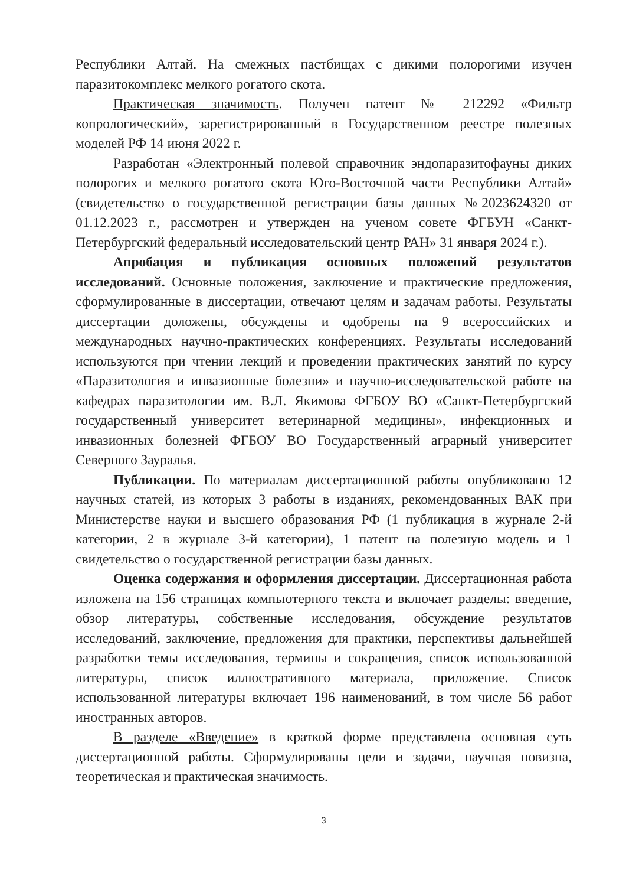Республики Алтай. На смежных пастбищах с дикими полорогими изучен паразитокомплекс мелкого рогатого скота.
Практическая значимость. Получен патент № 212292 «Фильтр копрологический», зарегистрированный в Государственном реестре полезных моделей РФ 14 июня 2022 г.
Разработан «Электронный полевой справочник эндопаразитофауны диких полорогих и мелкого рогатого скота Юго-Восточной части Республики Алтай» (свидетельство о государственной регистрации базы данных №2023624320 от 01.12.2023 г., рассмотрен и утвержден на ученом совете ФГБУН «Санкт-Петербургский федеральный исследовательский центр РАН» 31 января 2024 г.).
Апробация и публикация основных положений результатов исследований. Основные положения, заключение и практические предложения, сформулированные в диссертации, отвечают целям и задачам работы. Результаты диссертации доложены, обсуждены и одобрены на 9 всероссийских и международных научно-практических конференциях. Результаты исследований используются при чтении лекций и проведении практических занятий по курсу «Паразитология и инвазионные болезни» и научно-исследовательской работе на кафедрах паразитологии им. В.Л. Якимова ФГБОУ ВО «Санкт-Петербургский государственный университет ветеринарной медицины», инфекционных и инвазионных болезней ФГБОУ ВО Государственный аграрный университет Северного Зауралья.
Публикации. По материалам диссертационной работы опубликовано 12 научных статей, из которых 3 работы в изданиях, рекомендованных ВАК при Министерстве науки и высшего образования РФ (1 публикация в журнале 2-й категории, 2 в журнале 3-й категории), 1 патент на полезную модель и 1 свидетельство о государственной регистрации базы данных.
Оценка содержания и оформления диссертации. Диссертационная работа изложена на 156 страницах компьютерного текста и включает разделы: введение, обзор литературы, собственные исследования, обсуждение результатов исследований, заключение, предложения для практики, перспективы дальнейшей разработки темы исследования, термины и сокращения, список использованной литературы, список иллюстративного материала, приложение. Список использованной литературы включает 196 наименований, в том числе 56 работ иностранных авторов.
В разделе «Введение» в краткой форме представлена основная суть диссертационной работы. Сформулированы цели и задачи, научная новизна, теоретическая и практическая значимость.
3